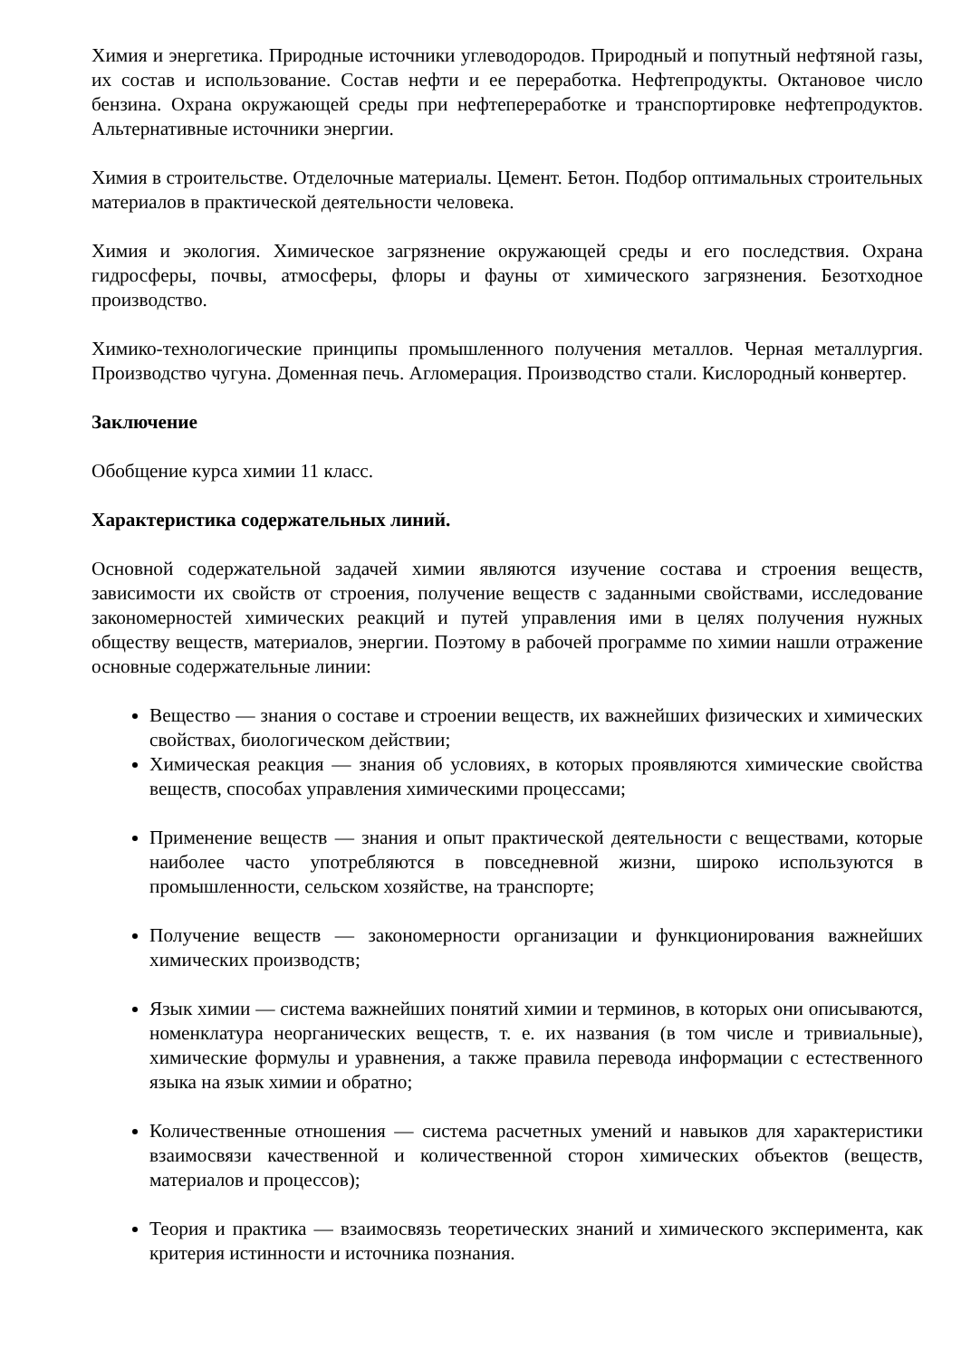Химия и энергетика. Природные источники углеводородов. Природный и попутный нефтяной газы, их состав и использование. Состав нефти и ее переработка. Нефтепродукты. Октановое число бензина. Охрана окружающей среды при нефтепереработке и транспортировке нефтепродуктов. Альтернативные источники энергии.
Химия в строительстве. Отделочные материалы. Цемент. Бетон. Подбор оптимальных строительных материалов в практической деятельности человека.
Химия и экология. Химическое загрязнение окружающей среды и его последствия. Охрана гидросферы, почвы, атмосферы, флоры и фауны от химического загрязнения. Безотходное производство.
Химико-технологические принципы промышленного получения металлов. Черная металлургия. Производство чугуна. Доменная печь. Агломерация. Производство стали. Кислородный конвертер.
Заключение
Обобщение курса химии 11 класс.
Характеристика содержательных линий.
Основной содержательной задачей химии являются изучение состава и строения веществ, зависимости их свойств от строения, получение веществ с заданными свойствами, исследование закономерностей химических реакций и путей управления ими в целях получения нужных обществу веществ, материалов, энергии. Поэтому в рабочей программе по химии нашли отражение основные содержательные линии:
Вещество — знания о составе и строении веществ, их важнейших физических и химических свойствах, биологическом действии;
Химическая реакция — знания об условиях, в которых проявляются химические свойства веществ, способах управления химическими процессами;
Применение веществ — знания и опыт практической деятельности с веществами, которые наиболее часто употребляются в повседневной жизни, широко используются в промышленности, сельском хозяйстве, на транспорте;
Получение веществ — закономерности организации и функционирования важнейших химических производств;
Язык химии — система важнейших понятий химии и терминов, в которых они описываются, номенклатура неорганических веществ, т. е. их названия (в том числе и тривиальные), химические формулы и уравнения, а также правила перевода информации с естественного языка на язык химии и обратно;
Количественные отношения — система расчетных умений и навыков для характеристики взаимосвязи качественной и количественной сторон химических объектов (веществ, материалов и процессов);
Теория и практика — взаимосвязь теоретических знаний и химического эксперимента, как критерия истинности и источника познания.